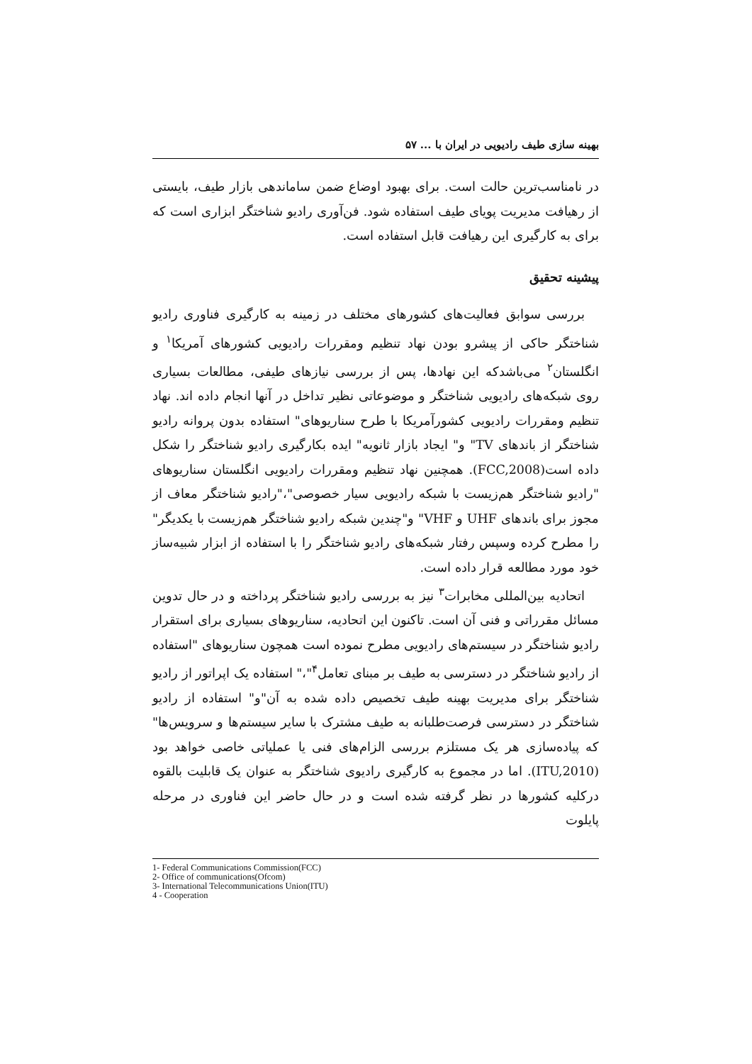بهینه سازی طیف رادیویی در ایران با ... ۵۷
در نامناسب‌ترین حالت است. برای بهبود اوضاع ضمن ساماندهی بازار طیف، بایستی از رهیافت مدیریت پویای طیف استفاده شود. فن‌آوری رادیو شناختگر ابزاری است که برای به کارگیری این رهیافت قابل استفاده است.
پیشینه تحقیق
بررسی سوابق فعالیت‌های کشورهای مختلف در زمینه به کارگیری فناوری رادیو شناختگر حاکی از پیشرو بودن نهاد تنظیم ومقررات رادیویی کشورهای آمریکا<sup>۱</sup> و انگلستان<sup>۲</sup> می‌باشدکه این نهادها، پس از بررسی نیازهای طیفی، مطالعات بسیاری روی شبکه‌های رادیویی شناختگر و موضوعاتی نظیر تداخل در آنها انجام داده اند. نهاد تنظیم ومقررات رادیویی کشورآمریکا با طرح سناریوهای" استفاده بدون پروانه رادیو شناختگر از باندهای TV" و" ایجاد بازار ثانویه" ایده بکارگیری رادیو شناختگر را شکل داده است(FCC,2008). همچنین نهاد تنظیم ومقررات رادیویی انگلستان سناریوهای "رادیو شناختگر هم‌زیست با شبکه رادیویی سیار خصوصی"،"رادیو شناختگر معاف از مجوز برای باندهای UHF و VHF" و"چندین شبکه رادیو شناختگر هم‌زیست با یکدیگر" را مطرح کرده وسپس رفتار شبکه‌های رادیو شناختگر را با استفاده از ابزار شبیه‌ساز خود مورد مطالعه قرار داده است.
اتحادیه بین‌المللی مخابرات<sup>۳</sup> نیز به بررسی رادیو شناختگر پرداخته و در حال تدوین مسائل مقرراتی و فنی آن است. تاکنون این اتحادیه، سناریوهای بسیاری برای استقرار رادیو شناختگر در سیستم‌های رادیویی مطرح نموده است همچون سناریوهای "استفاده از رادیو شناختگر در دسترسی به طیف بر مبنای تعامل<sup>۴</sup>"،" استفاده یک اپراتور از رادیو شناختگر برای مدیریت بهینه طیف تخصیص داده شده به آن"و" استفاده از رادیو شناختگر در دسترسی فرصت‌طلبانه به طیف مشترک با سایر سیستم‌ها و سرویس‌ها" که پیاده‌سازی هر یک مستلزم بررسی الزام‌های فنی یا عملیاتی خاصی خواهد بود (ITU,2010). اما در مجموع به کارگیری رادیوی شناختگر به عنوان یک قابلیت بالقوه درکلیه کشورها در نظر گرفته شده است و در حال حاضر این فناوری در مرحله پایلوت
1- Federal Communications Commission(FCC)
2- Office of communications(Ofcom)
3- International Telecommunications Union(ITU)
4 - Cooperation